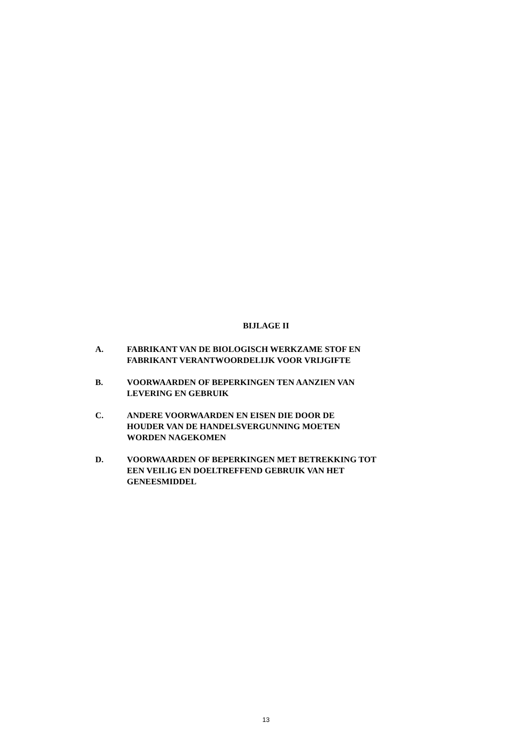BIJLAGE II
A. FABRIKANT VAN DE BIOLOGISCH WERKZAME STOF EN
FABRIKANT VERANTWOORDELIJK VOOR VRIJGIFTE
B. VOORWAARDEN OF BEPERKINGEN TEN AANZIEN VAN
LEVERING EN GEBRUIK
C. ANDERE VOORWAARDEN EN EISEN DIE DOOR DE
HOUDER VAN DE HANDELSVERGUNNING MOETEN
WORDEN NAGEKOMEN
D. VOORWAARDEN OF BEPERKINGEN MET BETREKKING TOT
EEN VEILIG EN DOELTREFFEND GEBRUIK VAN HET
GENEESMIDDEL
13